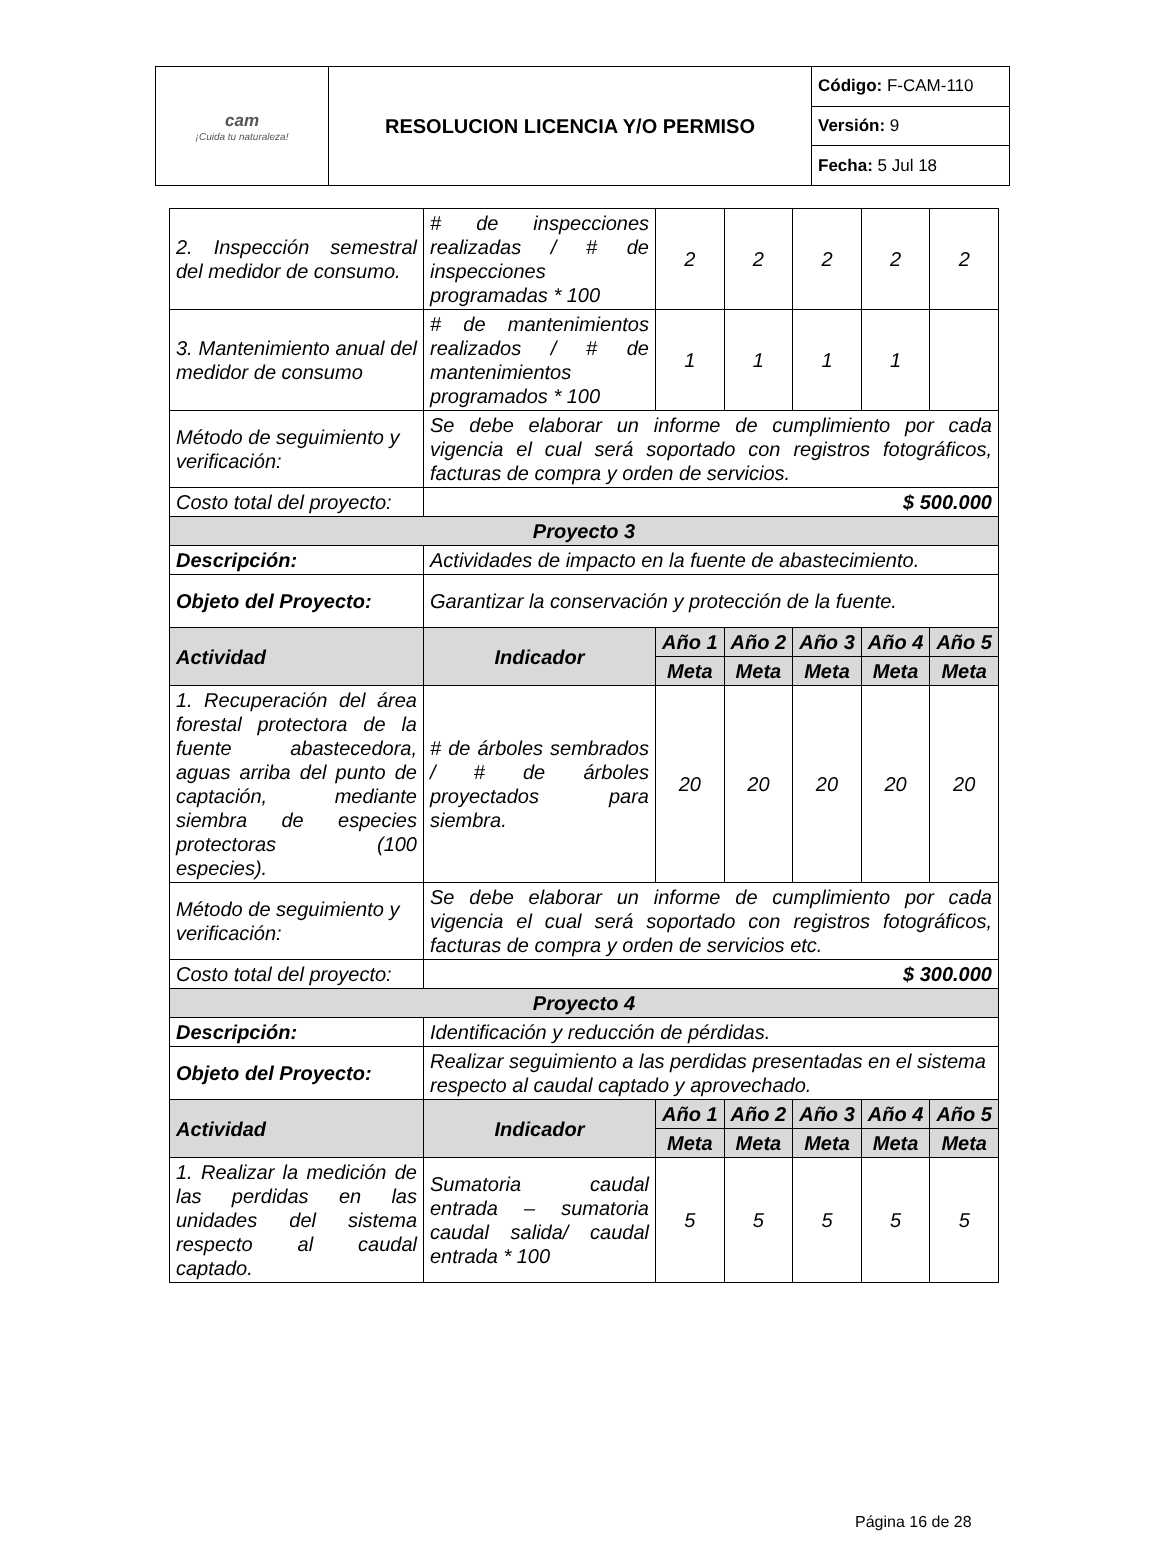| cam ¡Cuida tu naturaleza! | RESOLUCION LICENCIA Y/O PERMISO | Código: F-CAM-110 |
| | | Versión: 9 |
| | | Fecha: 5 Jul 18 |
| 2. Inspección semestral del medidor de consumo. | # de inspecciones realizadas / # de inspecciones programadas * 100 | 2 | 2 | 2 | 2 | 2 |
| 3. Mantenimiento anual del medidor de consumo | # de mantenimientos realizados / # de mantenimientos programados * 100 | 1 | 1 | 1 | 1 | |
| Método de seguimiento y verificación: | Se debe elaborar un informe de cumplimiento por cada vigencia el cual será soportado con registros fotográficos, facturas de compra y orden de servicios. | | | | | |
| Costo total del proyecto: | $ 500.000 | | | | | |
| Proyecto 3 | | | | | | |
| Descripción: | Actividades de impacto en la fuente de abastecimiento. | | | | | |
| Objeto del Proyecto: | Garantizar la conservación y protección de la fuente. | | | | | |
| Actividad | Indicador | Año 1 | Año 2 | Año 3 | Año 4 | Año 5 |
| | | Meta | Meta | Meta | Meta | Meta |
| 1. Recuperación del área forestal protectora de la fuente abastecedora, aguas arriba del punto de captación, mediante siembra de especies protectoras (100 especies). | # de árboles sembrados / # de árboles proyectados para siembra. | 20 | 20 | 20 | 20 | 20 |
| Método de seguimiento y verificación: | Se debe elaborar un informe de cumplimiento por cada vigencia el cual será soportado con registros fotográficos, facturas de compra y orden de servicios etc. | | | | | |
| Costo total del proyecto: | $ 300.000 | | | | | |
| Proyecto 4 | | | | | | |
| Descripción: | Identificación y reducción de pérdidas. | | | | | |
| Objeto del Proyecto: | Realizar seguimiento a las perdidas presentadas en el sistema respecto al caudal captado y aprovechado. | | | | | |
| Actividad | Indicador | Año 1 | Año 2 | Año 3 | Año 4 | Año 5 |
| | | Meta | Meta | Meta | Meta | Meta |
| 1. Realizar la medición de las perdidas en las unidades del sistema respecto al caudal captado. | Sumatoria caudal entrada – sumatoria caudal salida/ caudal entrada * 100 | 5 | 5 | 5 | 5 | 5 |
Página 16 de 28